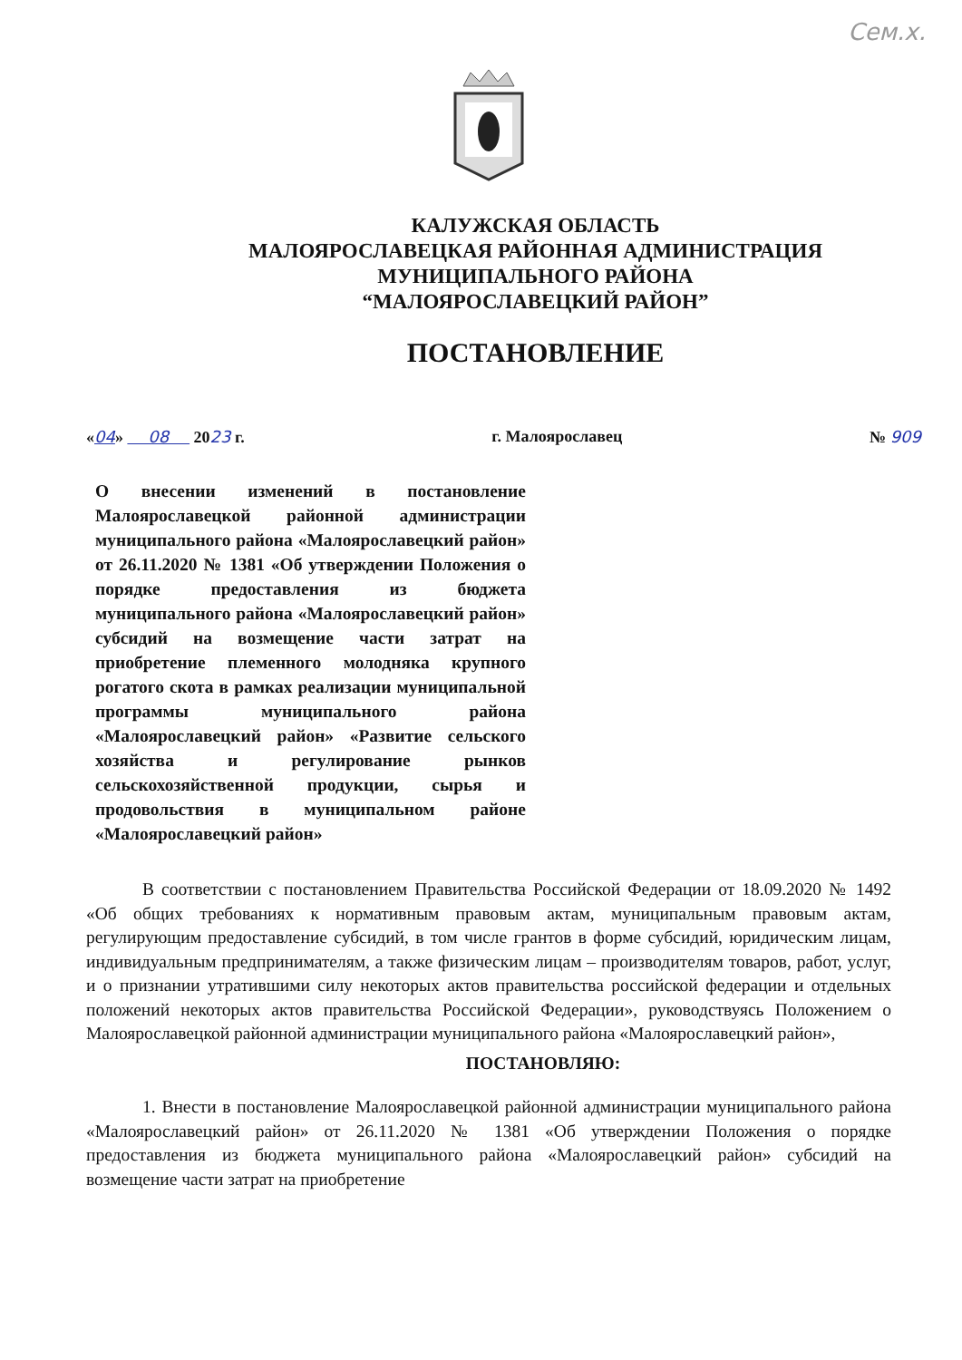Сем.х.
КАЛУЖСКАЯ ОБЛАСТЬ
МАЛОЯРОСЛАВЕЦКАЯ РАЙОННАЯ АДМИНИСТРАЦИЯ
МУНИЦИПАЛЬНОГО РАЙОНА
“МАЛОЯРОСЛАВЕЦКИЙ РАЙОН”
ПОСТАНОВЛЕНИЕ
«04» 08 2023 г. г. Малоярославец № 909
О внесении изменений в постановление Малоярославецкой районной администрации муниципального района «Малоярославецкий район» от 26.11.2020 № 1381 «Об утверждении Положения о порядке предоставления из бюджета муниципального района «Малоярославецкий район» субсидий на возмещение части затрат на приобретение племенного молодняка крупного рогатого скота в рамках реализации муниципальной программы муниципального района «Малоярославецкий район» «Развитие сельского хозяйства и регулирование рынков сельскохозяйственной продукции, сырья и продовольствия в муниципальном районе «Малоярославецкий район»
В соответствии с постановлением Правительства Российской Федерации от 18.09.2020 № 1492 «Об общих требованиях к нормативным правовым актам, муниципальным правовым актам, регулирующим предоставление субсидий, в том числе грантов в форме субсидий, юридическим лицам, индивидуальным предпринимателям, а также физическим лицам – производителям товаров, работ, услуг, и о признании утратившими силу некоторых актов правительства российской федерации и отдельных положений некоторых актов правительства Российской Федерации», руководствуясь Положением о Малоярославецкой районной администрации муниципального района «Малоярославецкий район»,
ПОСТАНОВЛЯЮ:
1. Внести в постановление Малоярославецкой районной администрации муниципального района «Малоярославецкий район» от 26.11.2020 № 1381 «Об утверждении Положения о порядке предоставления из бюджета муниципального района «Малоярославецкий район» субсидий на возмещение части затрат на приобретение